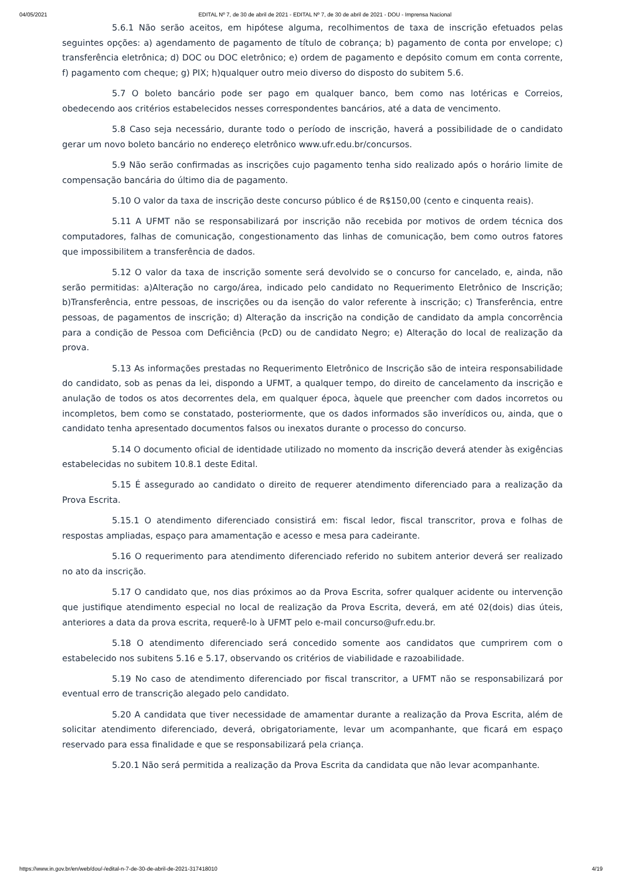04/05/2021 EDITAL Nº 7, de 30 de abril de 2021 - EDITAL Nº 7, de 30 de abril de 2021 - DOU - Imprensa Nacional
5.6.1 Não serão aceitos, em hipótese alguma, recolhimentos de taxa de inscrição efetuados pelas seguintes opções: a) agendamento de pagamento de título de cobrança; b) pagamento de conta por envelope; c) transferência eletrônica; d) DOC ou DOC eletrônico; e) ordem de pagamento e depósito comum em conta corrente, f) pagamento com cheque; g) PIX; h)qualquer outro meio diverso do disposto do subitem 5.6.
5.7 O boleto bancário pode ser pago em qualquer banco, bem como nas lotéricas e Correios, obedecendo aos critérios estabelecidos nesses correspondentes bancários, até a data de vencimento.
5.8 Caso seja necessário, durante todo o período de inscrição, haverá a possibilidade de o candidato gerar um novo boleto bancário no endereço eletrônico www.ufr.edu.br/concursos.
5.9 Não serão confirmadas as inscrições cujo pagamento tenha sido realizado após o horário limite de compensação bancária do último dia de pagamento.
5.10 O valor da taxa de inscrição deste concurso público é de R$150,00 (cento e cinquenta reais).
5.11 A UFMT não se responsabilizará por inscrição não recebida por motivos de ordem técnica dos computadores, falhas de comunicação, congestionamento das linhas de comunicação, bem como outros fatores que impossibilitem a transferência de dados.
5.12 O valor da taxa de inscrição somente será devolvido se o concurso for cancelado, e, ainda, não serão permitidas: a)Alteração no cargo/área, indicado pelo candidato no Requerimento Eletrônico de Inscrição; b)Transferência, entre pessoas, de inscrições ou da isenção do valor referente à inscrição; c) Transferência, entre pessoas, de pagamentos de inscrição; d) Alteração da inscrição na condição de candidato da ampla concorrência para a condição de Pessoa com Deficiência (PcD) ou de candidato Negro; e) Alteração do local de realização da prova.
5.13 As informações prestadas no Requerimento Eletrônico de Inscrição são de inteira responsabilidade do candidato, sob as penas da lei, dispondo a UFMT, a qualquer tempo, do direito de cancelamento da inscrição e anulação de todos os atos decorrentes dela, em qualquer época, àquele que preencher com dados incorretos ou incompletos, bem como se constatado, posteriormente, que os dados informados são inverídicos ou, ainda, que o candidato tenha apresentado documentos falsos ou inexatos durante o processo do concurso.
5.14 O documento oficial de identidade utilizado no momento da inscrição deverá atender às exigências estabelecidas no subitem 10.8.1 deste Edital.
5.15 É assegurado ao candidato o direito de requerer atendimento diferenciado para a realização da Prova Escrita.
5.15.1 O atendimento diferenciado consistirá em: fiscal ledor, fiscal transcritor, prova e folhas de respostas ampliadas, espaço para amamentação e acesso e mesa para cadeirante.
5.16 O requerimento para atendimento diferenciado referido no subitem anterior deverá ser realizado no ato da inscrição.
5.17 O candidato que, nos dias próximos ao da Prova Escrita, sofrer qualquer acidente ou intervenção que justifique atendimento especial no local de realização da Prova Escrita, deverá, em até 02(dois) dias úteis, anteriores a data da prova escrita, requerê-lo à UFMT pelo e-mail concurso@ufr.edu.br.
5.18 O atendimento diferenciado será concedido somente aos candidatos que cumprirem com o estabelecido nos subitens 5.16 e 5.17, observando os critérios de viabilidade e razoabilidade.
5.19 No caso de atendimento diferenciado por fiscal transcritor, a UFMT não se responsabilizará por eventual erro de transcrição alegado pelo candidato.
5.20 A candidata que tiver necessidade de amamentar durante a realização da Prova Escrita, além de solicitar atendimento diferenciado, deverá, obrigatoriamente, levar um acompanhante, que ficará em espaço reservado para essa finalidade e que se responsabilizará pela criança.
5.20.1 Não será permitida a realização da Prova Escrita da candidata que não levar acompanhante.
https://www.in.gov.br/en/web/dou/-/edital-n-7-de-30-de-abril-de-2021-317418010 4/19